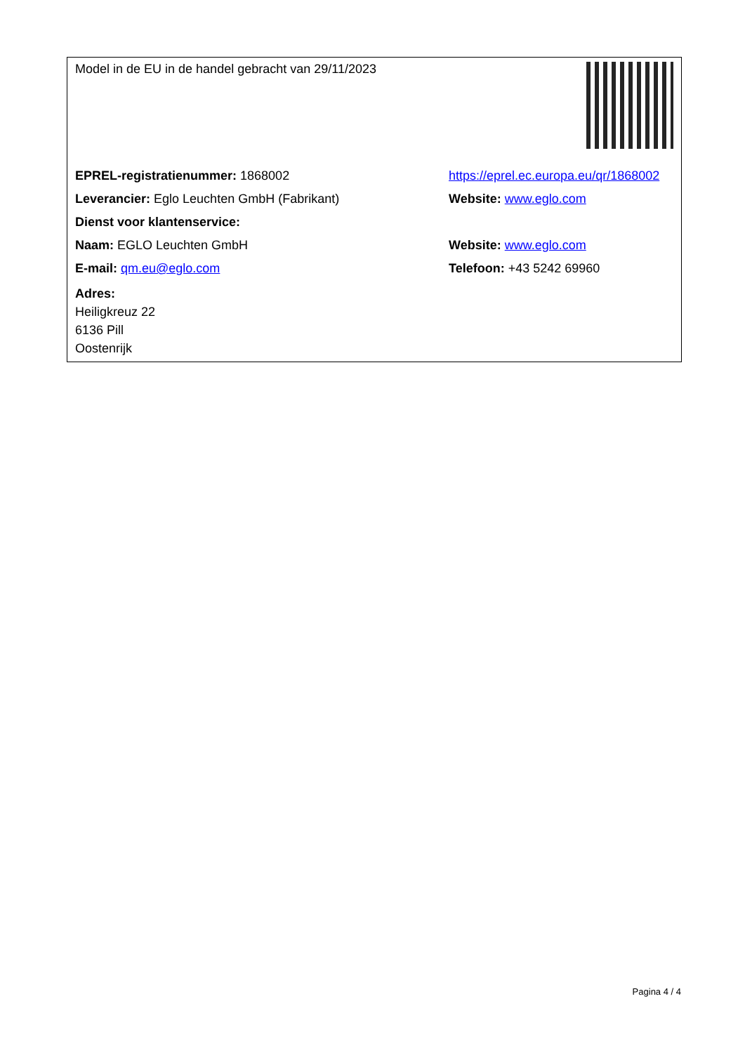| Model in de EU in de handel gebracht van 29/11/2023 | |
| EPREL-registratienummer: 1868002 | https://eprel.ec.europa.eu/qr/1868002 |
| Leverancier: Eglo Leuchten GmbH (Fabrikant) | Website: www.eglo.com |
| Dienst voor klantenservice: | |
| Naam: EGLO Leuchten GmbH | Website: www.eglo.com |
| E-mail: qm.eu@eglo.com | Telefoon: +43 5242 69960 |
| Adres: Heiligkreuz 22 6136 Pill Oostenrijk | |
Pagina 4 / 4